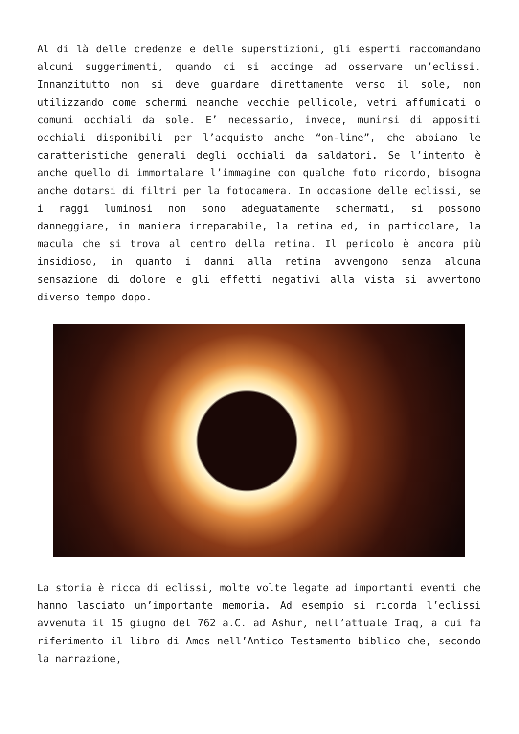Al di là delle credenze e delle superstizioni, gli esperti raccomandano alcuni suggerimenti, quando ci si accinge ad osservare un’eclissi. Innanzitutto non si deve guardare direttamente verso il sole, non utilizzando come schermi neanche vecchie pellicole, vetri affumicati o comuni occhiali da sole. E’ necessario, invece, munirsi di appositi occhiali disponibili per l’acquisto anche “on-line”, che abbiano le caratteristiche generali degli occhiali da saldatori. Se l’intento è anche quello di immortalare l’immagine con qualche foto ricordo, bisogna anche dotarsi di filtri per la fotocamera. In occasione delle eclissi, se i raggi luminosi non sono adeguatamente schermati, si possono danneggiare, in maniera irreparabile, la retina ed, in particolare, la macula che si trova al centro della retina. Il pericolo è ancora più insidioso, in quanto i danni alla retina avvengono senza alcuna sensazione di dolore e gli effetti negativi alla vista si avvertono diverso tempo dopo.
La storia è ricca di eclissi, molte volte legate ad importanti eventi che hanno lasciato un’importante memoria. Ad esempio si ricorda l’eclissi avvenuta il 15 giugno del 762 a.C. ad Ashur, nell’attuale Iraq, a cui fa riferimento il libro di Amos nell’Antico Testamento biblico che, secondo la narrazione,